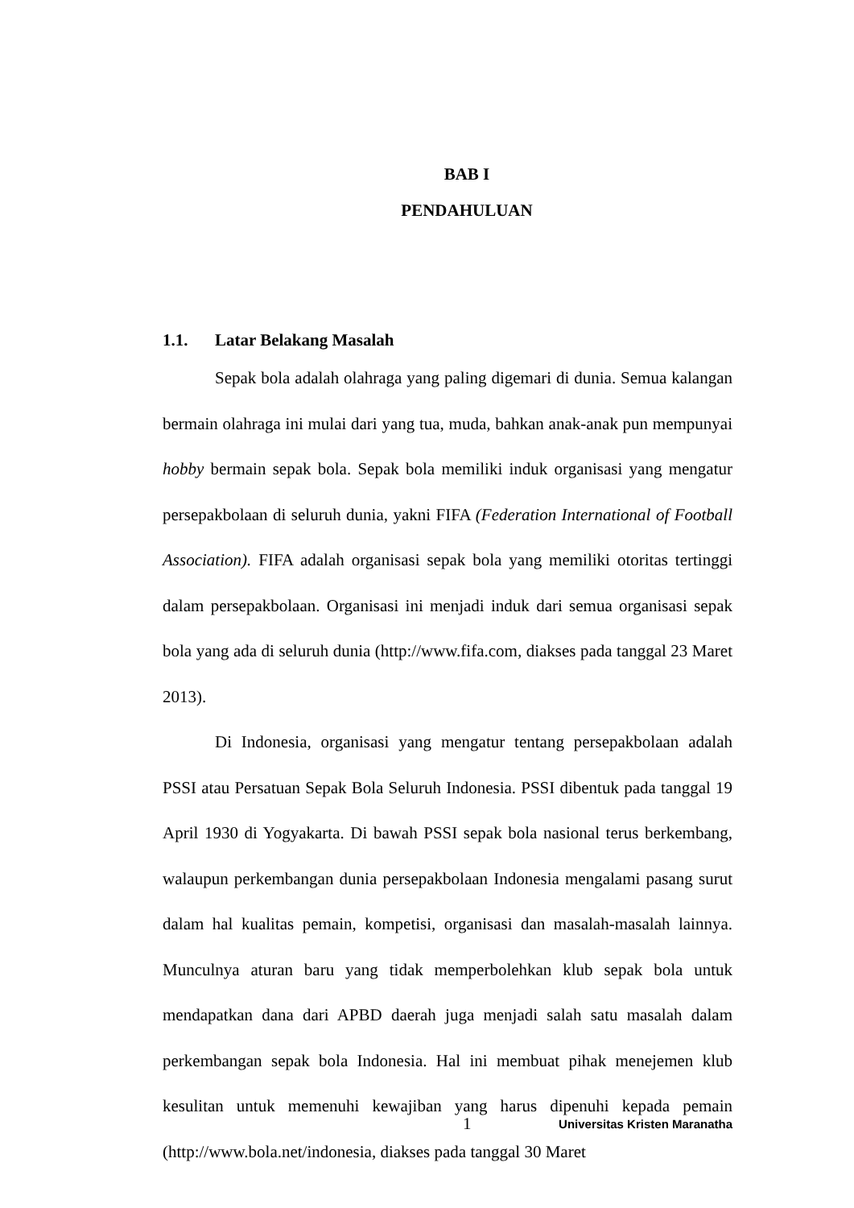BAB I
PENDAHULUAN
1.1. Latar Belakang Masalah
Sepak bola adalah olahraga yang paling digemari di dunia. Semua kalangan bermain olahraga ini mulai dari yang tua, muda, bahkan anak-anak pun mempunyai hobby bermain sepak bola. Sepak bola memiliki induk organisasi yang mengatur persepakbolaan di seluruh dunia, yakni FIFA (Federation International of Football Association). FIFA adalah organisasi sepak bola yang memiliki otoritas tertinggi dalam persepakbolaan. Organisasi ini menjadi induk dari semua organisasi sepak bola yang ada di seluruh dunia (http://www.fifa.com, diakses pada tanggal 23 Maret 2013).
Di Indonesia, organisasi yang mengatur tentang persepakbolaan adalah PSSI atau Persatuan Sepak Bola Seluruh Indonesia. PSSI dibentuk pada tanggal 19 April 1930 di Yogyakarta. Di bawah PSSI sepak bola nasional terus berkembang, walaupun perkembangan dunia persepakbolaan Indonesia mengalami pasang surut dalam hal kualitas pemain, kompetisi, organisasi dan masalah-masalah lainnya. Munculnya aturan baru yang tidak memperbolehkan klub sepak bola untuk mendapatkan dana dari APBD daerah juga menjadi salah satu masalah dalam perkembangan sepak bola Indonesia. Hal ini membuat pihak menejemen klub kesulitan untuk memenuhi kewajiban yang harus dipenuhi kepada pemain (http://www.bola.net/indonesia, diakses pada tanggal 30 Maret
1 Universitas Kristen Maranatha